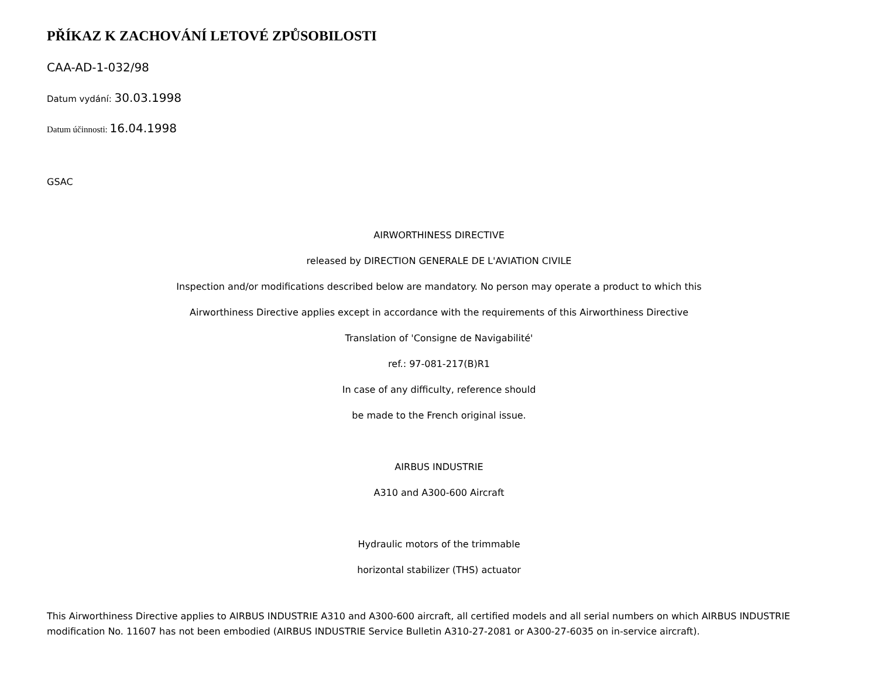PŘÍKAZ K ZACHOVÁNÍ LETOVÉ ZPŮSOBILOSTI
CAA-AD-1-032/98
Datum vydání: 30.03.1998
Datum účinnosti: 16.04.1998
GSAC
AIRWORTHINESS DIRECTIVE
released by DIRECTION GENERALE DE L'AVIATION CIVILE
Inspection and/or modifications described below are mandatory. No person may operate a product to which this
Airworthiness Directive applies except in accordance with the requirements of this Airworthiness Directive
Translation of 'Consigne de Navigabilité'
ref.: 97-081-217(B)R1
In case of any difficulty, reference should
be made to the French original issue.
AIRBUS INDUSTRIE
A310 and A300-600 Aircraft
Hydraulic motors of the trimmable
horizontal stabilizer (THS) actuator
This Airworthiness Directive applies to AIRBUS INDUSTRIE A310 and A300-600 aircraft, all certified models and all serial numbers on which AIRBUS INDUSTRIE modification No. 11607 has not been embodied (AIRBUS INDUSTRIE Service Bulletin A310-27-2081 or A300-27-6035 on in-service aircraft).